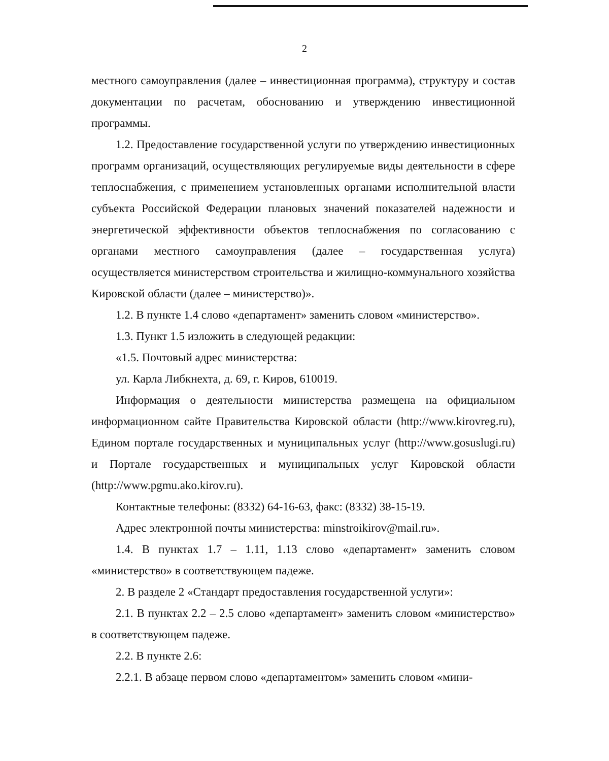2
местного самоуправления (далее – инвестиционная программа), структуру и состав документации по расчетам, обоснованию и утверждению инвестиционной программы.
1.2. Предоставление государственной услуги по утверждению инвестиционных программ организаций, осуществляющих регулируемые виды деятельности в сфере теплоснабжения, с применением установленных органами исполнительной власти субъекта Российской Федерации плановых значений показателей надежности и энергетической эффективности объектов теплоснабжения по согласованию с органами местного самоуправления (далее – государственная услуга) осуществляется министерством строительства и жилищно-коммунального хозяйства Кировской области (далее – министерство)».
1.2. В пункте 1.4 слово «департамент» заменить словом «министерство».
1.3. Пункт 1.5 изложить в следующей редакции:
«1.5. Почтовый адрес министерства:
ул. Карла Либкнехта, д. 69, г. Киров, 610019.
Информация о деятельности министерства размещена на официальном информационном сайте Правительства Кировской области (http://www.kirovreg.ru), Едином портале государственных и муниципальных услуг (http://www.gosuslugi.ru) и Портале государственных и муниципальных услуг Кировской области (http://www.pgmu.ako.kirov.ru).
Контактные телефоны: (8332) 64-16-63, факс: (8332) 38-15-19.
Адрес электронной почты министерства: minstroikirov@mail.ru».
1.4. В пунктах 1.7 – 1.11, 1.13 слово «департамент» заменить словом «министерство» в соответствующем падеже.
2. В разделе 2 «Стандарт предоставления государственной услуги»:
2.1. В пунктах 2.2 – 2.5 слово «департамент» заменить словом «министерство» в соответствующем падеже.
2.2. В пункте 2.6:
2.2.1. В абзаце первом слово «департаментом» заменить словом «мини-